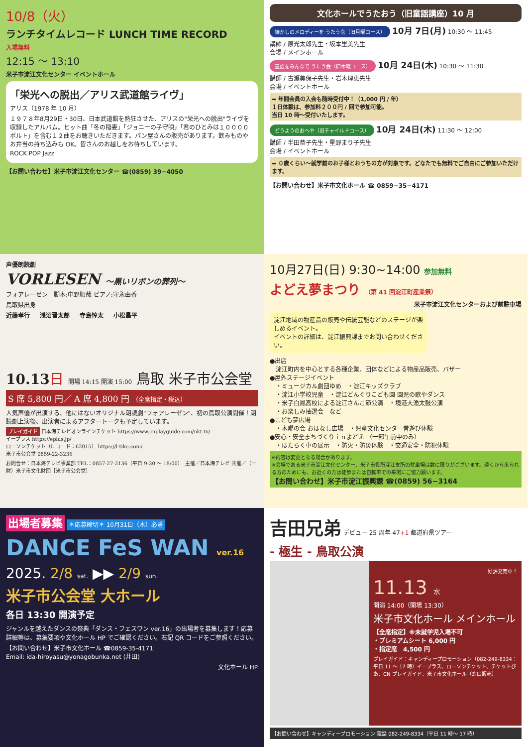10/8（火）
ランチタイムレコード LUNCH TIME RECORD
入場無料
12:15 ～ 13:10
米子市淀江文化センター イベントホール
「栄光への脱出／アリス武道館ライヴ」
アリス（1978 年 10 月）
１９７８年8月29日・30日、日本武道館を熱狂させた、アリスの"栄光への脱出"ライヴを収録したアルバム。ヒット曲「冬の稲妻」「ジョニーの子守唄」「君のひとみは１００００ボルト」を含む１２曲をお聴きいただきます。パン屋さんの販売があります。飲みものやお弁当の持ち込みも OK。皆さんのお越しをお待ちしています。
ROCK POP Jazz
【お問い合わせ】米子市淀江文化センター ☎(0859) 39−4050
文化ホールでうたおう（旧童謡講座）10 月
懐かしのメロディーを うたう会（旧月曜コース） 10月 7日(月) 10:30 ～ 11:45
講師 / 原光太郎先生・坂本里美先生
会場 / メインホール
童謡をみんなで うたう会（旧木曜コース） 10月 24日(木) 10:30 ～ 11:30
講師 / 古瀬美保子先生・岩本理恵先生
会場 / イベントホール
➡ 年間会員の入会も随時受付中！（1,000 円 / 年）
１日体験は、参加料２００円 / 回で参加可能。
当日 10 時～受付いたします。
どうようのおへや（旧チャイルドコース） 10月 24日(木) 11:30 ～ 12:00
講師 / 半田恭子先生・星野まり子先生
会場 / イベントホール
➡ ０歳くらい～就学前のお子様とおうちの方が対象です。どなたでも無料でご自由にご参加いただけます。
【お問い合わせ】米子市文化ホール ☎ 0859−35−4171
声優朗読劇
VORLESEN ～黒いリボンの葬列～
フォアレーゼン　脚本:中野順哉 ピアノ:守永由香
鳥取県出身
近藤孝行 浅沼晋太郎 寺島惇太 小松昌平
10.13 日 開場 14:15 開演 15:00 鳥取 米子市公会堂
S 席 5,800 円／ A 席 4,800 円 （全席指定・税込）
人気声優が出演する、他にはないオリジナル朗読劇"フォアレーゼン"、初の鳥取公演開催！朗読劇上演後、出演者によるアフタートークも予定しています。
プレイガイド 日本海テレビオンラインチケット https://www.cnplayguide.com/nkt-tv/
イープラス https://eplus.jp/
ローソンチケット（L コード：62015） https://l-tike.com/
米子市公会堂 0859-22-3236
お問合せ：日本海テレビ事業部 TEL：0857-27-2136（平日 9:30 ～ 18:00）　主催／日本海テレビ 共催／（一財）米子市文化財団［米子市公会堂］
10月27日(日) 9:30~14:00 参加無料
よどえ夢まつり （第 41 回淀江町産業祭）
米子市淀江文化センターおよび前駐車場
淀江地域の物産品の販売や伝統芸能などのステージが楽しめるイベント。
イベントの詳細は、淀江振興課までお問い合わせください。
●出店
　淀江町内を中心とする各種企業、団体などによる物産品販売、バザー
●屋外ステージイベント
　・ミュージカル劇団ゆめ　・淀江キッズクラブ
　・淀江小学校児童　・淀江どんぐりこども園 園児の歌やダンス
　・米子白鳳高校による淀江さんこ節公演　・境港大漁太鼓公演
　・お楽しみ抽選会　など
●こども夢広場
　・木曜の会 おはなし広場　・児童文化センター昔遊び体験
●安心・安全まちづくりｉｎよどえ （一部午前中のみ）
　・はたらく車の展示　・防火・防災体験　・交通安全・防犯体験
※内容は変更となる場合があります。
※会場である米子市淀江文化センター、米子市役所淀江支所の駐車場は数に限りがございます。遠くから来られる方のためにも、お近くの方は徒歩または自転車での来場にご協力願います。
【お問い合わせ】米子市淀江振興課 ☎(0859) 56−3164
出場者募集 ＊応募締切＊ 10月31日（木）必着
DANCE FeS WAN ver.16
2025. 2/8 sat. ▶▶ 2/9 sun.
米子市公会堂 大ホール
各日 13:30 開演予定
ジャンルを越えたダンスの祭典「ダンス・フェスワン ver.16」の出場者を募集します！応募詳細等は、募集要項や文化ホール HP でご確認ください。右記 QR コードをご参照ください。
【お問い合わせ】米子市文化ホール ☎0859-35-4171
Email: ida-hiroyasu@yonagobunka.net (井田)
文化ホール HP
吉田兄弟 デビュー 25 周年 47+1 都道府県ツアー
- 極生 - 鳥取公演
好評発売中！
11.13 水
開演 14:00（開場 13:30）
米子市文化ホール メインホール
【全席指定】※未就学児入場不可
・プレミアムシート 6,000 円
・指定席　4,500 円
プレイガイド：キャンディープロモーション（082-249-8334：平日 11 ～ 17 時）イープラス、ローソンチケット、チケットぴあ、CN プレイガイド、米子市文化ホール（窓口販売）
【お問い合わせ】キャンディープロモーション 電話 082-249-8334（平日 11 時～ 17 時）